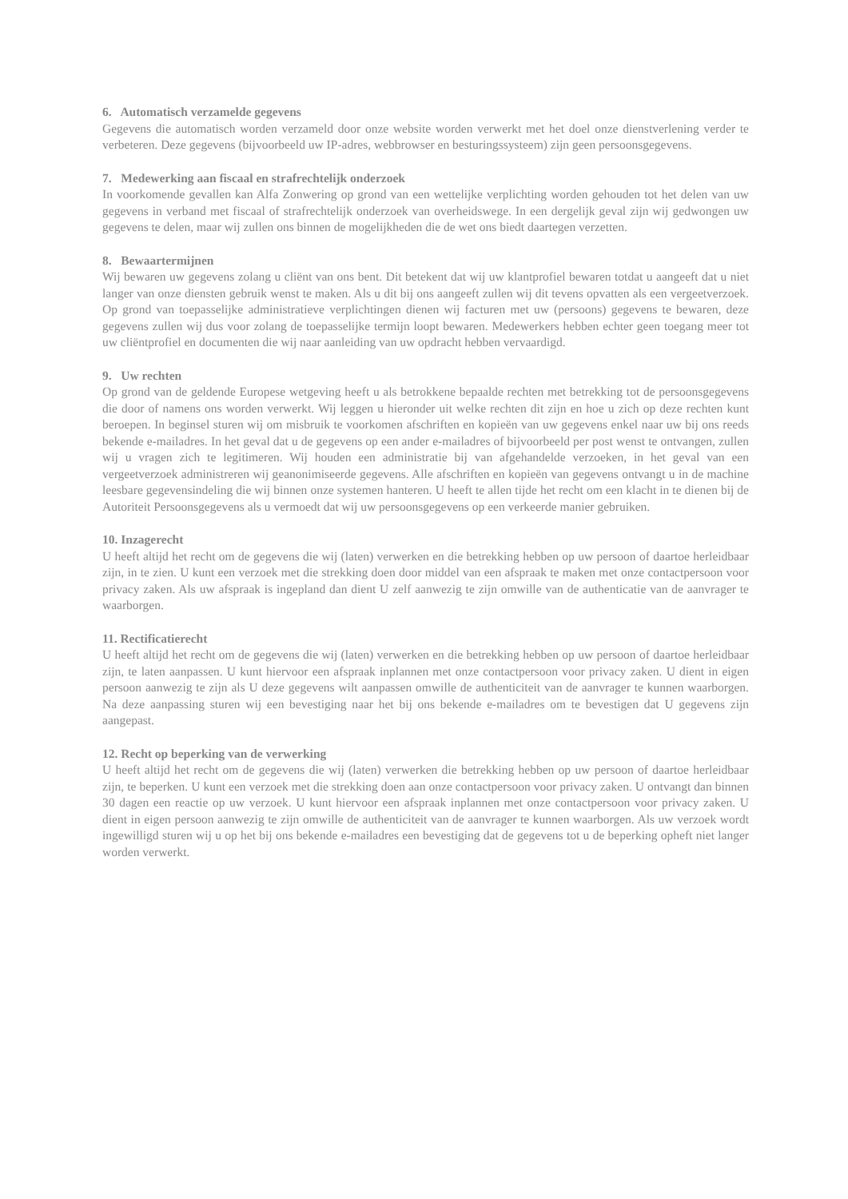6. Automatisch verzamelde gegevens
Gegevens die automatisch worden verzameld door onze website worden verwerkt met het doel onze dienstverlening verder te verbeteren. Deze gegevens (bijvoorbeeld uw IP-adres, webbrowser en besturingssysteem) zijn geen persoonsgegevens.
7. Medewerking aan fiscaal en strafrechtelijk onderzoek
In voorkomende gevallen kan Alfa Zonwering op grond van een wettelijke verplichting worden gehouden tot het delen van uw gegevens in verband met fiscaal of strafrechtelijk onderzoek van overheidswege. In een dergelijk geval zijn wij gedwongen uw gegevens te delen, maar wij zullen ons binnen de mogelijkheden die de wet ons biedt daartegen verzetten.
8. Bewaartermijnen
Wij bewaren uw gegevens zolang u cliënt van ons bent. Dit betekent dat wij uw klantprofiel bewaren totdat u aangeeft dat u niet langer van onze diensten gebruik wenst te maken. Als u dit bij ons aangeeft zullen wij dit tevens opvatten als een vergeetverzoek. Op grond van toepasselijke administratieve verplichtingen dienen wij facturen met uw (persoons) gegevens te bewaren, deze gegevens zullen wij dus voor zolang de toepasselijke termijn loopt bewaren. Medewerkers hebben echter geen toegang meer tot uw cliëntprofiel en documenten die wij naar aanleiding van uw opdracht hebben vervaardigd.
9. Uw rechten
Op grond van de geldende Europese wetgeving heeft u als betrokkene bepaalde rechten met betrekking tot de persoonsgegevens die door of namens ons worden verwerkt. Wij leggen u hieronder uit welke rechten dit zijn en hoe u zich op deze rechten kunt beroepen. In beginsel sturen wij om misbruik te voorkomen afschriften en kopieën van uw gegevens enkel naar uw bij ons reeds bekende e-mailadres. In het geval dat u de gegevens op een ander e-mailadres of bijvoorbeeld per post wenst te ontvangen, zullen wij u vragen zich te legitimeren. Wij houden een administratie bij van afgehandelde verzoeken, in het geval van een vergeetverzoek administreren wij geanonimiseerde gegevens. Alle afschriften en kopieën van gegevens ontvangt u in de machine leesbare gegevensindeling die wij binnen onze systemen hanteren. U heeft te allen tijde het recht om een klacht in te dienen bij de Autoriteit Persoonsgegevens als u vermoedt dat wij uw persoonsgegevens op een verkeerde manier gebruiken.
10. Inzagerecht
U heeft altijd het recht om de gegevens die wij (laten) verwerken en die betrekking hebben op uw persoon of daartoe herleidbaar zijn, in te zien. U kunt een verzoek met die strekking doen door middel van een afspraak te maken met onze contactpersoon voor privacy zaken. Als uw afspraak is ingepland dan dient U zelf aanwezig te zijn omwille van de authenticatie van de aanvrager te waarborgen.
11. Rectificatierecht
U heeft altijd het recht om de gegevens die wij (laten) verwerken en die betrekking hebben op uw persoon of daartoe herleidbaar zijn, te laten aanpassen. U kunt hiervoor een afspraak inplannen met onze contactpersoon voor privacy zaken. U dient in eigen persoon aanwezig te zijn als U deze gegevens wilt aanpassen omwille de authenticiteit van de aanvrager te kunnen waarborgen. Na deze aanpassing sturen wij een bevestiging naar het bij ons bekende e-mailadres om te bevestigen dat U gegevens zijn aangepast.
12. Recht op beperking van de verwerking
U heeft altijd het recht om de gegevens die wij (laten) verwerken die betrekking hebben op uw persoon of daartoe herleidbaar zijn, te beperken. U kunt een verzoek met die strekking doen aan onze contactpersoon voor privacy zaken. U ontvangt dan binnen 30 dagen een reactie op uw verzoek. U kunt hiervoor een afspraak inplannen met onze contactpersoon voor privacy zaken. U dient in eigen persoon aanwezig te zijn omwille de authenticiteit van de aanvrager te kunnen waarborgen. Als uw verzoek wordt ingewilligd sturen wij u op het bij ons bekende e-mailadres een bevestiging dat de gegevens tot u de beperking opheft niet langer worden verwerkt.